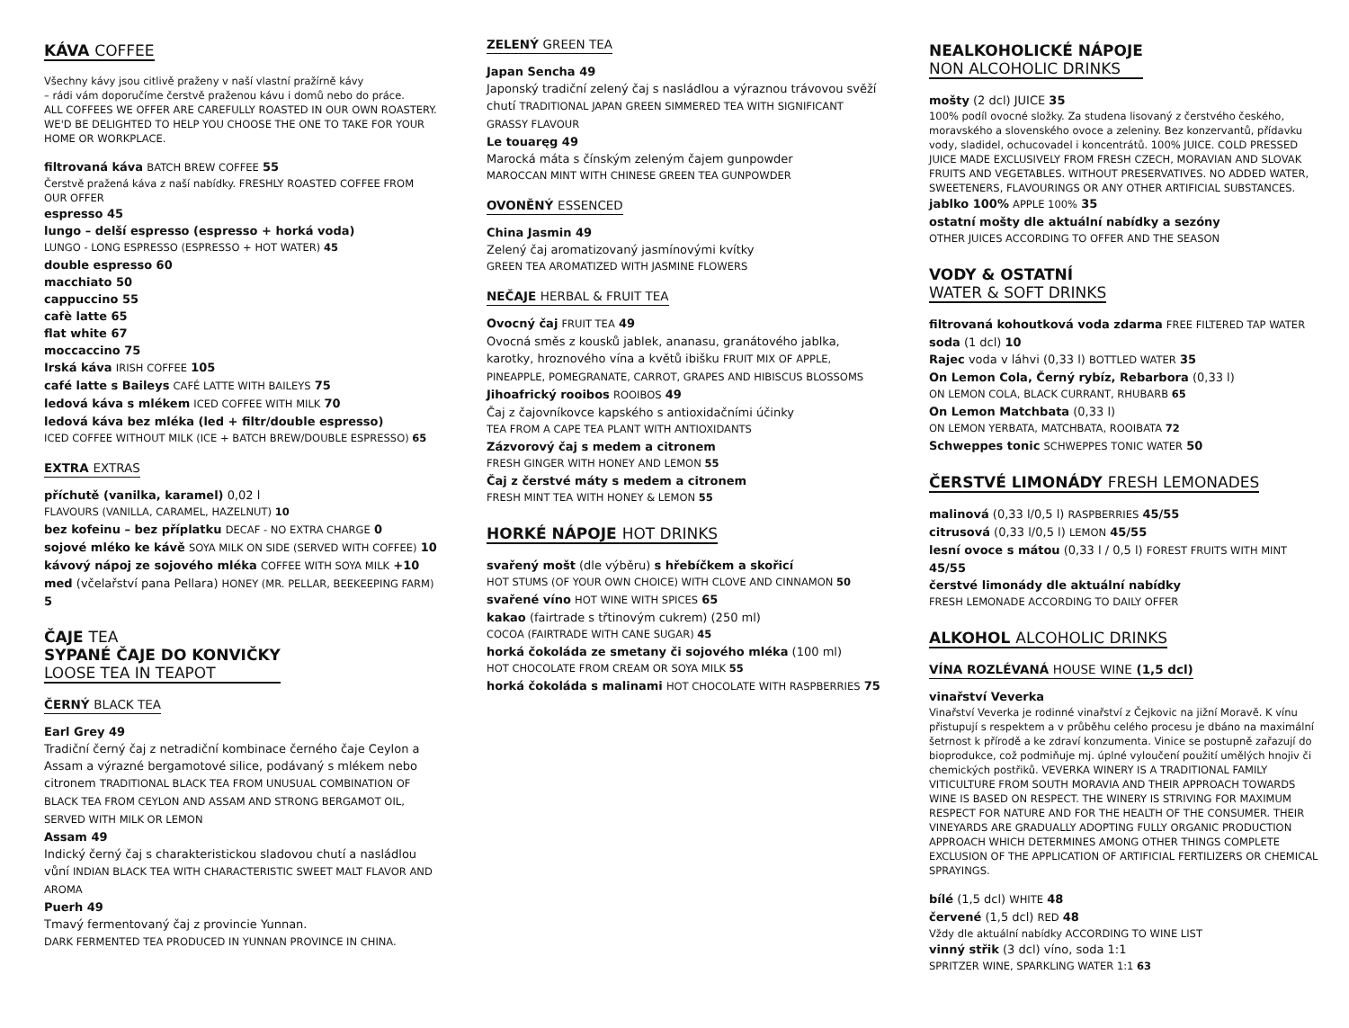KÁVA COFFEE
Všechny kávy jsou citlivě praženy v naší vlastní pražírně kávy
– rádi vám doporučíme čerstvě praženou kávu i domů nebo do práce.
ALL COFFEES WE OFFER ARE CAREFULLY ROASTED IN OUR OWN ROASTERY.
WE'D BE DELIGHTED TO HELP YOU CHOOSE THE ONE TO TAKE FOR YOUR HOME OR WORKPLACE.
filtrovaná káva BATCH BREW COFFEE 55
Čerstvě pražená káva z naší nabídky. FRESHLY ROASTED COFFEE FROM OUR OFFER
espresso 45
lungo – delší espresso (espresso + horká voda)
LUNGO - LONG ESPRESSO (ESPRESSO + HOT WATER) 45
double espresso 60
macchiato 50
cappuccino 55
cafè latte 65
flat white 67
moccaccino 75
Irská káva IRISH COFFEE 105
café latte s Baileys CAFÉ LATTE WITH BAILEYS 75
ledová káva s mlékem ICED COFFEE WITH MILK 70
ledová káva bez mléka (led + filtr/double espresso)
ICED COFFEE WITHOUT MILK (ICE + BATCH BREW/DOUBLE ESPRESSO) 65
EXTRA EXTRAS
příchutě (vanilka, karamel) 0,02 l
FLAVOURS (VANILLA, CARAMEL, HAZELNUT) 10
bez kofeinu – bez příplatku DECAF - NO EXTRA CHARGE 0
sojové mléko ke kávě SOYA MILK ON SIDE (SERVED WITH COFFEE) 10
kávový nápoj ze sojového mléka COFFEE WITH SOYA MILK +10
med (včelařství pana Pellara) HONEY (MR. PELLAR, BEEKEEPING FARM) 5
ČAJE TEA
SYPANÉ ČAJE DO KONVIČKY
LOOSE TEA IN TEAPOT
ČERNÝ BLACK TEA
Earl Grey 49
Tradiční černý čaj z netradiční kombinace černého čaje Ceylon a Assam a výrazné bergamotové silice, podávaný s mlékem nebo citronem TRADITIONAL BLACK TEA FROM UNUSUAL COMBINATION OF BLACK TEA FROM CEYLON AND ASSAM AND STRONG BERGAMOT OIL, SERVED WITH MILK OR LEMON
Assam 49
Indický černý čaj s charakteristickou sladovou chutí a nasládlou vůní INDIAN BLACK TEA WITH CHARACTERISTIC SWEET MALT FLAVOR AND AROMA
Puerh 49
Tmavý fermentovaný čaj z provincie Yunnan.
DARK FERMENTED TEA PRODUCED IN YUNNAN PROVINCE IN CHINA.
ZELENÝ GREEN TEA
Japan Sencha 49
Japonský tradiční zelený čaj s nasládlou a výraznou trávovou svěží chutí TRADITIONAL JAPAN GREEN SIMMERED TEA WITH SIGNIFICANT GRASSY FLAVOUR
Le touaręg 49
Marocká máta s čínským zeleným čajem gunpowder
MAROCCAN MINT WITH CHINESE GREEN TEA GUNPOWDER
OVONĚNÝ ESSENCED
China Jasmin 49
Zelený čaj aromatizovaný jasmínovými kvítky
GREEN TEA AROMATIZED WITH JASMINE FLOWERS
NEČAJE HERBAL & FRUIT TEA
Ovocný čaj FRUIT TEA 49
Ovocná směs z kousků jablek, ananasu, granátového jablka, karotky, hroznového vína a květů ibišku FRUIT MIX OF APPLE, PINEAPPLE, POMEGRANATE, CARROT, GRAPES AND HIBISCUS BLOSSOMS
Jihoafrický rooibos ROOIBOS 49
Čaj z čajovníkovce kapského s antioxidačními účinky
TEA FROM A CAPE TEA PLANT WITH ANTIOXIDANTS
Zázvorový čaj s medem a citronem
FRESH GINGER WITH HONEY AND LEMON 55
Čaj z čerstvé máty s medem a citronem
FRESH MINT TEA WITH HONEY & LEMON 55
HORKÉ NÁPOJE HOT DRINKS
svařený mošt (dle výběru) s hřebíčkem a skořicí
HOT STUMS (OF YOUR OWN CHOICE) WITH CLOVE AND CINNAMON 50
svařené víno HOT WINE WITH SPICES 65
kakao (fairtrade s třtinovým cukrem) (250 ml)
COCOA (FAIRTRADE WITH CANE SUGAR) 45
horká čokoláda ze smetany či sojového mléka (100 ml)
HOT CHOCOLATE FROM CREAM OR SOYA MILK 55
horká čokoláda s malinami HOT CHOCOLATE WITH RASPBERRIES 75
NEALKOHOLICKÉ NÁPOJE
NON ALCOHOLIC DRINKS
mošty (2 dcl) JUICE 35
100% podíl ovocné složky. Za studena lisovaný z čerstvého českého, moravského a slovenského ovoce a zeleniny. Bez konzervantů, přídavku vody, sladidel, ochucovadel i koncentrátů. 100% JUICE. COLD PRESSED JUICE MADE EXCLUSIVELY FROM FRESH CZECH, MORAVIAN AND SLOVAK FRUITS AND VEGETABLES. WITHOUT PRESERVATIVES. NO ADDED WATER, SWEETENERS, FLAVOURINGS OR ANY OTHER ARTIFICIAL SUBSTANCES.
jablko 100% APPLE 100% 35
ostatní mošty dle aktuální nabídky a sezóny
OTHER JUICES ACCORDING TO OFFER AND THE SEASON
VODY & OSTATNÍ
WATER & SOFT DRINKS
filtrovaná kohoutková voda zdarma FREE FILTERED TAP WATER
soda (1 dcl) 10
Rajec voda v láhvi (0,33 l) BOTTLED WATER 35
On Lemon Cola, Černý rybíz, Rebarbora (0,33 l)
ON LEMON COLA, BLACK CURRANT, RHUBARB 65
On Lemon Matchbata (0,33 l)
ON LEMON YERBATA, MATCHBATA, ROOIBATA 72
Schweppes tonic SCHWEPPES TONIC WATER 50
ČERSTVÉ LIMONÁDY FRESH LEMONADES
malinová (0,33 l/0,5 l) RASPBERRIES 45/55
citrusová (0,33 l/0,5 l) LEMON 45/55
lesní ovoce s mátou (0,33 l / 0,5 l) FOREST FRUITS WITH MINT 45/55
čerstvé limonády dle aktuální nabídky
FRESH LEMONADE ACCORDING TO DAILY OFFER
ALKOHOL ALCOHOLIC DRINKS
VÍNA ROZLÉVANÁ HOUSE WINE (1,5 dcl)
vinařství Veverka
Vinařství Veverka je rodinné vinařství z Čejkovic na jižní Moravě. K vínu přistupují s respektem a v průběhu celého procesu je dbáno na maximální šetrnost k přírodě a ke zdraví konzumenta. Vinice se postupně zařazují do bioprodukce, což podmiňuje mj. úplné vyloučení použití umělých hnojiv či chemických postřiků. VEVERKA WINERY IS A TRADITIONAL FAMILY VITICULTURE FROM SOUTH MORAVIA AND THEIR APPROACH TOWARDS WINE IS BASED ON RESPECT. THE WINERY IS STRIVING FOR MAXIMUM RESPECT FOR NATURE AND FOR THE HEALTH OF THE CONSUMER. THEIR VINEYARDS ARE GRADUALLY ADOPTING FULLY ORGANIC PRODUCTION APPROACH WHICH DETERMINES AMONG OTHER THINGS COMPLETE EXCLUSION OF THE APPLICATION OF ARTIFICIAL FERTILIZERS OR CHEMICAL SPRAYINGS.
bílé (1,5 dcl) WHITE 48
červené (1,5 dcl) RED 48
Vždy dle aktuální nabídky ACCORDING TO WINE LIST
vinný střik (3 dcl) víno, soda 1:1
SPRITZER WINE, SPARKLING WATER 1:1 63